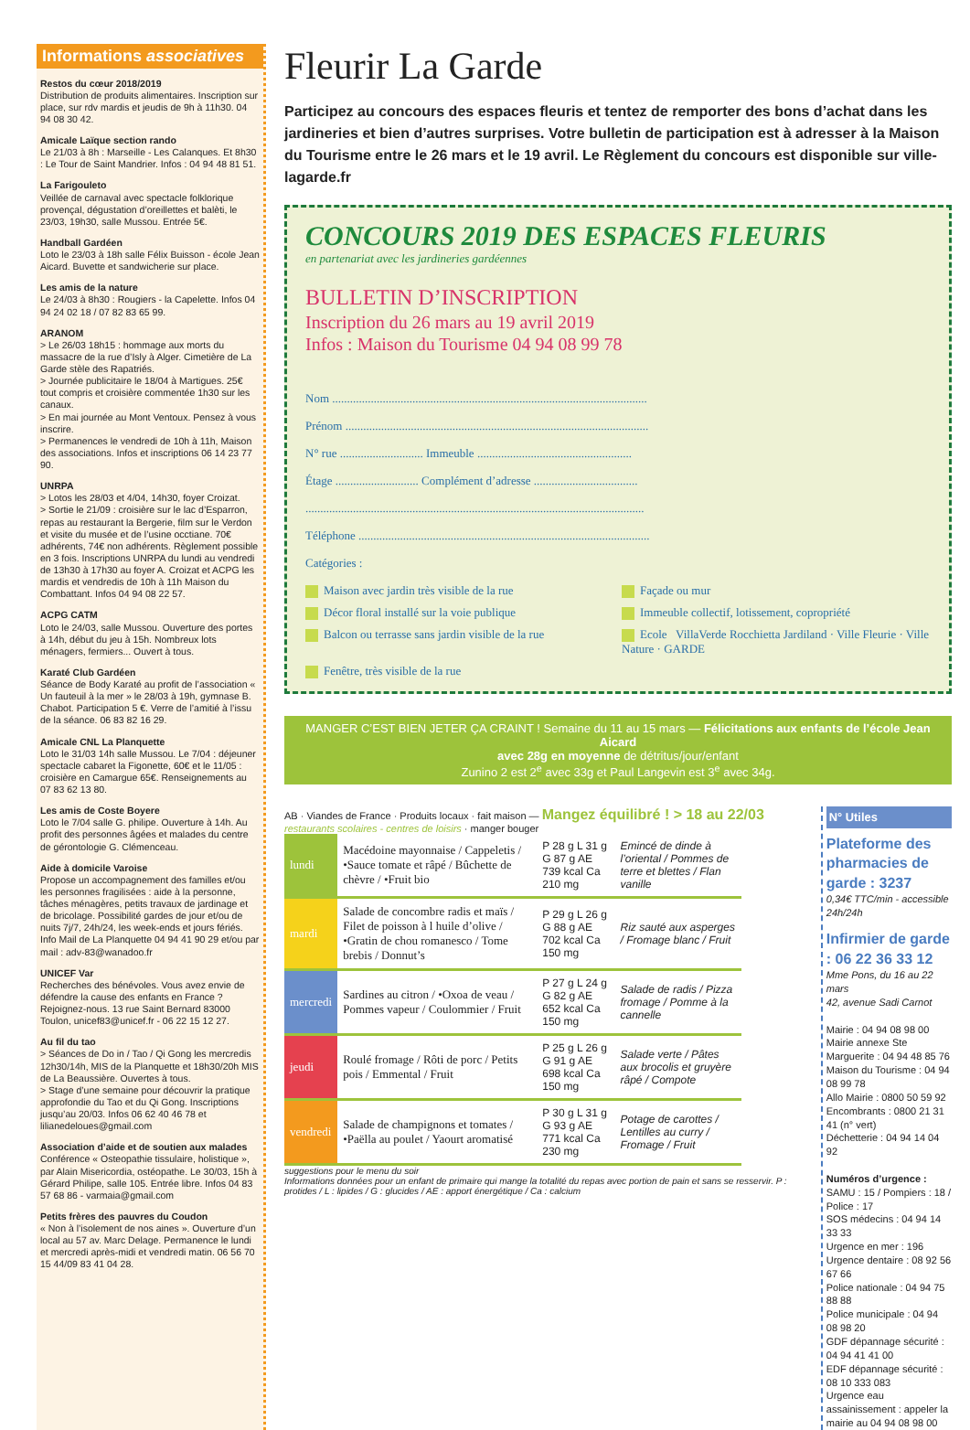Informations associatives
Restos du cœur 2018/2019
Distribution de produits alimentaires. Inscription sur place, sur rdv mardis et jeudis de 9h à 11h30. 04 94 08 30 42.
Amicale Laïque section rando
Le 21/03 à 8h : Marseille - Les Calanques. Et 8h30 : Le Tour de Saint Mandrier. Infos : 04 94 48 81 51.
La Farigouleto
Veillée de carnaval avec spectacle folklorique provençal, dégustation d’oreillettes et balèti, le 23/03, 19h30, salle Mussou. Entrée 5€.
Handball Gardéen
Loto le 23/03 à 18h salle Félix Buisson - école Jean Aicard. Buvette et sandwicherie sur place.
Les amis de la nature
Le 24/03 à 8h30 : Rougiers - la Capelette. Infos 04 94 24 02 18 / 07 82 83 65 99.
ARANOM
> Le 26/03 18h15 : hommage aux morts du massacre de la rue d’Isly à Alger. Cimetière de La Garde stèle des Rapatriés.
> Journée publicitaire le 18/04 à Martigues. 25€ tout compris et croisière commentée 1h30 sur les canaux.
> En mai journée au Mont Ventoux. Pensez à vous inscrire.
> Permanences le vendredi de 10h à 11h, Maison des associations. Infos et inscriptions 06 14 23 77 90.
UNRPA
> Lotos les 28/03 et 4/04, 14h30, foyer Croizat.
> Sortie le 21/09 : croisière sur le lac d’Esparron, repas au restaurant la Bergerie, film sur le Verdon et visite du musée et de l’usine occtiane. 70€ adhérents, 74€ non adhérents. Règlement possible en 3 fois. Inscriptions UNRPA du lundi au vendredi de 13h30 à 17h30 au foyer A. Croizat et ACPG les mardis et vendredis de 10h à 11h Maison du Combattant. Infos 04 94 08 22 57.
ACPG CATM
Loto le 24/03, salle Mussou. Ouverture des portes à 14h, début du jeu à 15h. Nombreux lots ménagers, fermiers... Ouvert à tous.
Karaté Club Gardéen
Séance de Body Karaté au profit de l’association « Un fauteuil à la mer » le 28/03 à 19h, gymnase B. Chabot. Participation 5 €. Verre de l’amitié à l’issu de la séance. 06 83 82 16 29.
Amicale CNL La Planquette
Loto le 31/03 14h salle Mussou. Le 7/04 : déjeuner spectacle cabaret la Figonette, 60€ et le 11/05 : croisière en Camargue 65€. Renseignements au 07 83 62 13 80.
Les amis de Coste Boyere
Loto le 7/04 salle G. philipe. Ouverture à 14h. Au profit des personnes âgées et malades du centre de gérontologie G. Clémenceau.
Aide à domicile Varoise
Propose un accompagnement des familles et/ou les personnes fragilisées : aide à la personne, tâches ménagères, petits travaux de jardinage et de bricolage. Possibilité gardes de jour et/ou de nuits 7j/7, 24h/24, les week-ends et jours fériés. Info Mail de La Planquette 04 94 41 90 29 et/ou par mail : adv-83@wanadoo.fr
UNICEF Var
Recherches des bénévoles. Vous avez envie de défendre la cause des enfants en France ? Rejoignez-nous. 13 rue Saint Bernard 83000 Toulon, unicef83@unicef.fr - 06 22 15 12 27.
Au fil du tao
> Séances de Do in / Tao / Qi Gong les mercredis 12h30/14h, MIS de la Planquette et 18h30/20h MIS de La Beaussière. Ouvertes à tous.
> Stage d’une semaine pour découvrir la pratique approfondie du Tao et du Qi Gong. Inscriptions jusqu’au 20/03. Infos 06 62 40 46 78 et lilianedeloues@gmail.com
Association d’aide et de soutien aux malades
Conférence « Osteopathie tissulaire, holistique », par Alain Misericordia, ostéopathe. Le 30/03, 15h à Gérard Philipe, salle 105. Entrée libre. Infos 04 83 57 68 86 - varmaia@gmail.com
Petits frères des pauvres du Coudon
« Non à l’isolement de nos aines ». Ouverture d’un local au 57 av. Marc Delage. Permanence le lundi et mercredi après-midi et vendredi matin. 06 56 70 15 44/09 83 41 04 28.
Fleurir La Garde
Participez au concours des espaces fleuris et tentez de remporter des bons d’achat dans les jardineries et bien d’autres surprises. Votre bulletin de participation est à adresser à la Maison du Tourisme entre le 26 mars et le 19 avril. Le Règlement du concours est disponible sur ville-lagarde.fr
CONCOURS 2019 DES ESPACES FLEURIS
en partenariat avec les jardineries gardéennes
BULLETIN D’INSCRIPTION
Inscription du 26 mars au 19 avril 2019
Infos : Maison du Tourisme 04 94 08 99 78
Nom ..........................................................................................................
Prénom ......................................................................................................
N° rue ............................ Immeuble ....................................................
Étage ............................ Complément d’adresse ...................................
..................................................................................................................
Téléphone ..................................................................................................
Catégories :
Maison avec jardin très visible de la rue
Façade ou mur
Décor floral installé sur la voie publique
Immeuble collectif, lotissement, copropriété
Balcon ou terrasse sans jardin visible de la rue
Ecole VillaVerde Rocchietta Jardiland · Ville Fleurie · Ville Nature · GARDE
Fenêtre, très visible de la rue
MANGER C’EST BIEN JETER ÇA CRAINT ! Semaine du 11 au 15 mars — Félicitations aux enfants de l’école Jean Aicard
avec 28g en moyenne de détritus/jour/enfant
Zunino 2 est 2<sup>e</sup> avec 33g et Paul Langevin est 3<sup>e</sup> avec 34g.
AB · Viandes de France · Produits locaux · fait maison — Mangez équilibré ! > 18 au 22/03 restaurants scolaires - centres de loisirs · manger bouger
| lundi | Macédoine mayonnaise / Cappeletis / •Sauce tomate et râpé / Bûchette de chèvre / •Fruit bio | P 28 g L 31 g G 87 g AE 739 kcal Ca 210 mg | Emincé de dinde à l’oriental / Pommes de terre et blettes / Flan vanille |
| mardi | Salade de concombre radis et maïs / Filet de poisson à l huile d’olive / •Gratin de chou romanesco / Tome brebis / Donnut’s | P 29 g L 26 g G 88 g AE 702 kcal Ca 150 mg | Riz sauté aux asperges / Fromage blanc / Fruit |
| mercredi | Sardines au citron / •Oxoa de veau / Pommes vapeur / Coulommier / Fruit | P 27 g L 24 g G 82 g AE 652 kcal Ca 150 mg | Salade de radis / Pizza fromage / Pomme à la cannelle |
| jeudi | Roulé fromage / Rôti de porc / Petits pois / Emmental / Fruit | P 25 g L 26 g G 91 g AE 698 kcal Ca 150 mg | Salade verte / Pâtes aux brocolis et gruyère râpé / Compote |
| vendredi | Salade de champignons et tomates / •Paëlla au poulet / Yaourt aromatisé | P 30 g L 31 g G 93 g AE 771 kcal Ca 230 mg | Potage de carottes / Lentilles au curry / Fromage / Fruit |
suggestions pour le menu du soir
Informations données pour un enfant de primaire qui mange la totalité du repas avec portion de pain et sans se resservir. P : protides / L : lipides / G : glucides / AE : apport énergétique / Ca : calcium
N° Utiles
Plateforme des pharmacies de garde : 3237
0,34€ TTC/min - accessible 24h/24h
Infirmier de garde : 06 22 36 33 12
Mme Pons, du 16 au 22 mars
42, avenue Sadi Carnot
Mairie : 04 94 08 98 00
Mairie annexe Ste Marguerite : 04 94 48 85 76
Maison du Tourisme : 04 94 08 99 78
Allo Mairie : 0800 50 59 92
Encombrants : 0800 21 31 41 (n° vert)
Déchetterie : 04 94 14 04 92
Numéros d’urgence :
SAMU : 15 / Pompiers : 18 / Police : 17
SOS médecins : 04 94 14 33 33
Urgence en mer : 196
Urgence dentaire : 08 92 56 67 66
Police nationale : 04 94 75 88 88
Police municipale : 04 94 08 98 20
GDF dépannage sécurité : 04 94 41 41 00
EDF dépannage sécurité : 08 10 333 083
Urgence eau assainissement : appeler la mairie au 04 94 08 98 00